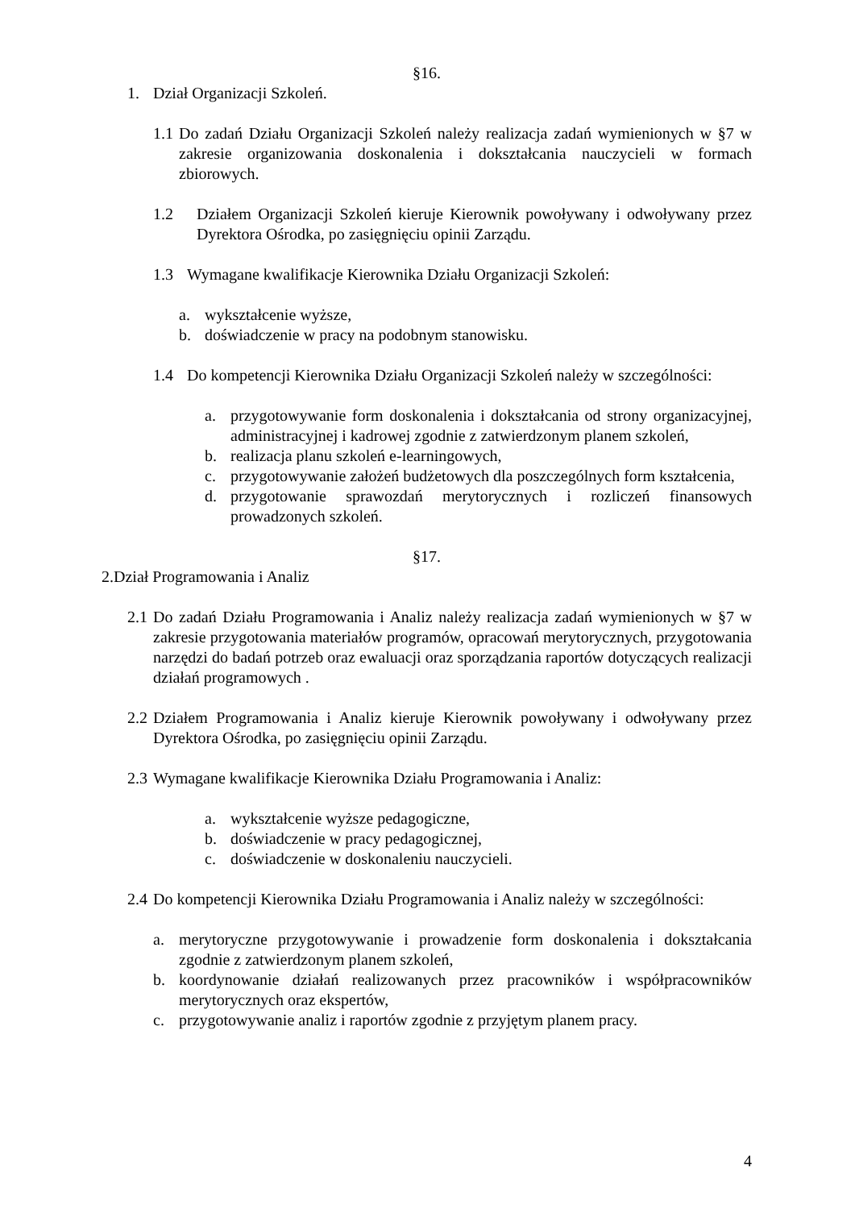§16.
1. Dział Organizacji Szkoleń.
1.1 Do zadań Działu Organizacji Szkoleń należy realizacja zadań wymienionych w §7 w zakresie organizowania doskonalenia i dokształcania nauczycieli w formach zbiorowych.
1.2 Działem Organizacji Szkoleń kieruje Kierownik powoływany i odwoływany przez Dyrektora Ośrodka, po zasięgnięciu opinii Zarządu.
1.3 Wymagane kwalifikacje Kierownika Działu Organizacji Szkoleń:
a. wykształcenie wyższe,
b. doświadczenie w pracy na podobnym stanowisku.
1.4 Do kompetencji Kierownika Działu Organizacji Szkoleń należy w szczególności:
a. przygotowywanie form doskonalenia i dokształcania od strony organizacyjnej, administracyjnej i kadrowej zgodnie z zatwierdzonym planem szkoleń,
b. realizacja planu szkoleń e-learningowych,
c. przygotowywanie założeń budżetowych dla poszczególnych form kształcenia,
d. przygotowanie sprawozdań merytorycznych i rozliczeń finansowych prowadzonych szkoleń.
§17.
2.Dział Programowania i Analiz
2.1 Do zadań Działu Programowania i Analiz należy realizacja zadań wymienionych w §7 w zakresie przygotowania materiałów programów, opracowań merytorycznych, przygotowania narzędzi do badań potrzeb oraz ewaluacji oraz sporządzania raportów dotyczących realizacji działań programowych .
2.2 Działem Programowania i Analiz kieruje Kierownik powoływany i odwoływany przez Dyrektora Ośrodka, po zasięgnięciu opinii Zarządu.
2.3 Wymagane kwalifikacje Kierownika Działu Programowania i Analiz:
a. wykształcenie wyższe pedagogiczne,
b. doświadczenie w pracy pedagogicznej,
c. doświadczenie w doskonaleniu nauczycieli.
2.4 Do kompetencji Kierownika Działu Programowania i Analiz należy w szczególności:
a. merytoryczne przygotowywanie i prowadzenie form doskonalenia i dokształcania zgodnie z zatwierdzonym planem szkoleń,
b. koordynowanie działań realizowanych przez pracowników i współpracowników merytorycznych oraz ekspertów,
c. przygotowywanie analiz i raportów zgodnie z przyjętym planem pracy.
4